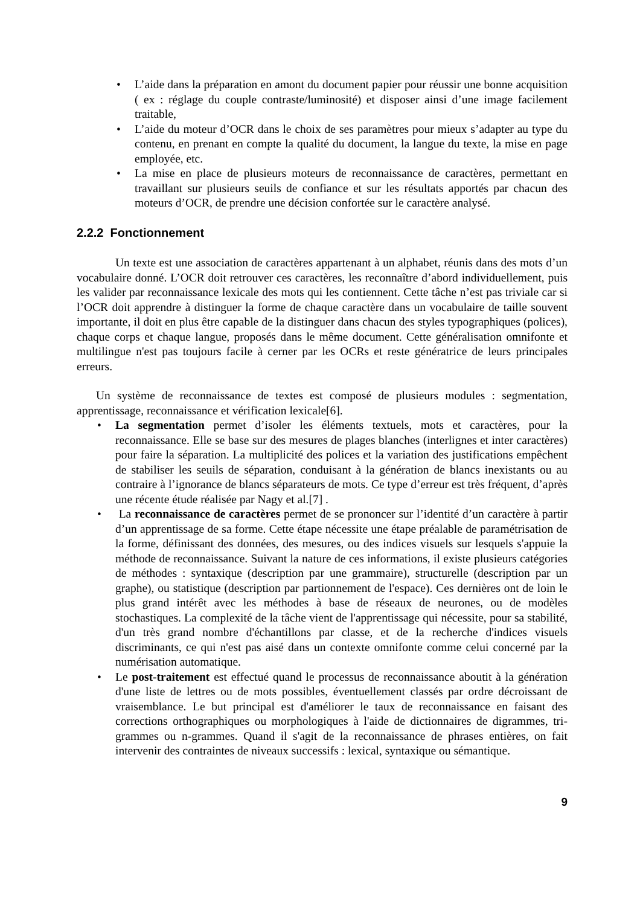• L’aide dans la préparation en amont du document papier pour réussir une bonne acquisition ( ex : réglage du couple contraste/luminosité) et disposer ainsi d’une image facilement traitable,
• L’aide du moteur d’OCR dans le choix de ses paramètres pour mieux s’adapter au type du contenu, en prenant en compte la qualité du document, la langue du texte, la mise en page employée, etc.
• La mise en place de plusieurs moteurs de reconnaissance de caractères, permettant en travaillant sur plusieurs seuils de confiance et sur les résultats apportés par chacun des moteurs d’OCR, de prendre une décision confortée sur le caractère analysé.
2.2.2 Fonctionnement
Un texte est une association de caractères appartenant à un alphabet, réunis dans des mots d’un vocabulaire donné. L’OCR doit retrouver ces caractères, les reconnaître d’abord individuellement, puis les valider par reconnaissance lexicale des mots qui les contiennent. Cette tâche n’est pas triviale car si l’OCR doit apprendre à distinguer la forme de chaque caractère dans un vocabulaire de taille souvent importante, il doit en plus être capable de la distinguer dans chacun des styles typographiques (polices), chaque corps et chaque langue, proposés dans le même document. Cette généralisation omnifonte et multilingue n'est pas toujours facile à cerner par les OCRs et reste génératrice de leurs principales erreurs.
Un système de reconnaissance de textes est composé de plusieurs modules : segmentation, apprentissage, reconnaissance et vérification lexicale[6].
• La segmentation permet d’isoler les éléments textuels, mots et caractères, pour la reconnaissance. Elle se base sur des mesures de plages blanches (interlignes et inter caractères) pour faire la séparation. La multiplicité des polices et la variation des justifications empêchent de stabiliser les seuils de séparation, conduisant à la génération de blancs inexistants ou au contraire à l’ignorance de blancs séparateurs de mots. Ce type d’erreur est très fréquent, d’après une récente étude réalisée par Nagy et al.[7] .
• La reconnaissance de caractères permet de se prononcer sur l’identité d’un caractère à partir d’un apprentissage de sa forme. Cette étape nécessite une étape préalable de paramétrisation de la forme, définissant des données, des mesures, ou des indices visuels sur lesquels s'appuie la méthode de reconnaissance. Suivant la nature de ces informations, il existe plusieurs catégories de méthodes : syntaxique (description par une grammaire), structurelle (description par un graphe), ou statistique (description par partionnement de l'espace). Ces dernières ont de loin le plus grand intérêt avec les méthodes à base de réseaux de neurones, ou de modèles stochastiques. La complexité de la tâche vient de l'apprentissage qui nécessite, pour sa stabilité, d'un très grand nombre d'échantillons par classe, et de la recherche d'indices visuels discriminants, ce qui n'est pas aisé dans un contexte omnifonte comme celui concerné par la numérisation automatique.
• Le post-traitement est effectué quand le processus de reconnaissance aboutit à la génération d'une liste de lettres ou de mots possibles, éventuellement classés par ordre décroissant de vraisemblance. Le but principal est d'améliorer le taux de reconnaissance en faisant des corrections orthographiques ou morphologiques à l'aide de dictionnaires de digrammes, tri-grammes ou n-grammes. Quand il s'agit de la reconnaissance de phrases entières, on fait intervenir des contraintes de niveaux successifs : lexical, syntaxique ou sémantique.
9